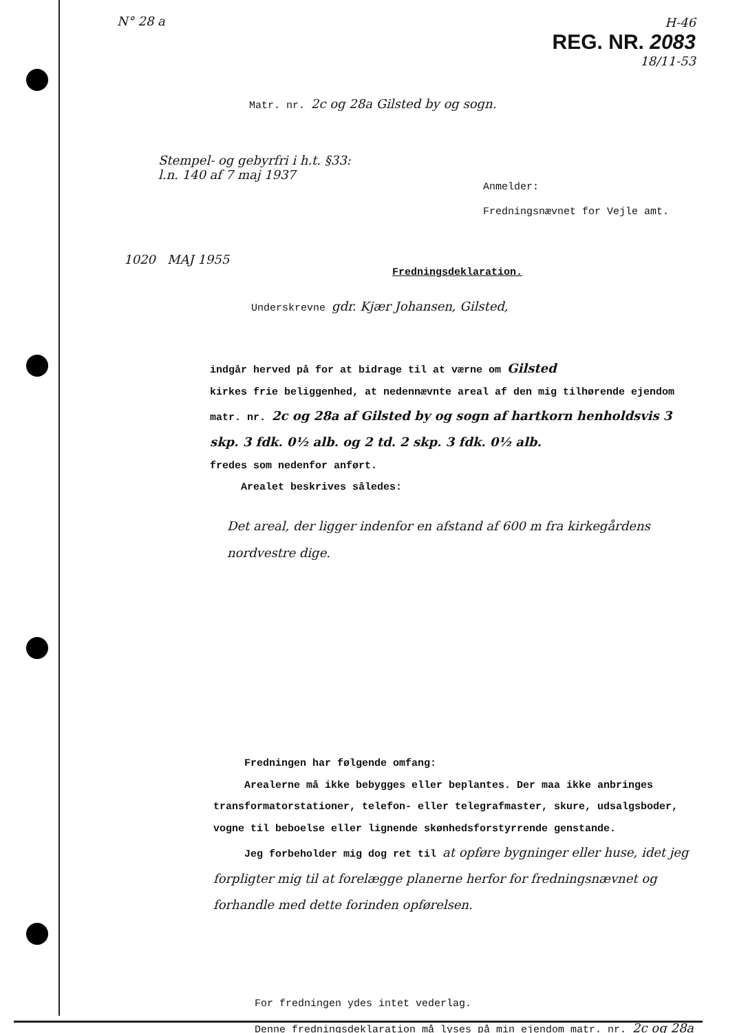N° 28 a
H-46
REG. NR. 2083
18/11-53
Matr. nr. 2c og 28a Gilsted by og sogn.
Stempel- og gebyrfri i h.t. §33:
l.n. 140 af 7 maj 1937
Anmelder:
Fredningsnævnet for Vejle amt.
1020 MAJ 1955
Fredningsdeklaration.
Underskrevne gdr. Kjær Johansen, Gilsted,
indgår herved på for at bidrage til at værne om Gilsted
kirkes frie beliggenhed, at nedennævnte areal af den mig tilhørende ejendom
matr. nr. 2c og 28a af Gilsted by og sogn af hartkorn henholdsvis 3 skp. 3 fdk. 0½ alb. og 2 td. 2 skp. 3 fdk. 0½ alb.
fredes som nedenfor anført.
Arealet beskrives således:
Det areal, der ligger indenfor en afstand af 600 m fra kirkegårdens nordvestre dige.
Fredningen har følgende omfang:
Arealerne må ikke bebygges eller beplantes. Der maa ikke anbringes transformatorstationer, telefon- eller telegrafmaster, skure, udsalgsboder, vogne til beboelse eller lignende skønhedsforstyrrende genstande.
Jeg forbeholder mig dog ret til at opføre bygninger eller huse, idet jeg forpligter mig til at forelægge planerne herfor for fredningsnævnet og forhandle med dette forinden opførelsen.
For fredningen ydes intet vederlag.
Denne fredningsdeklaration må lyses på min ejendom matr. nr. 2c og 28a